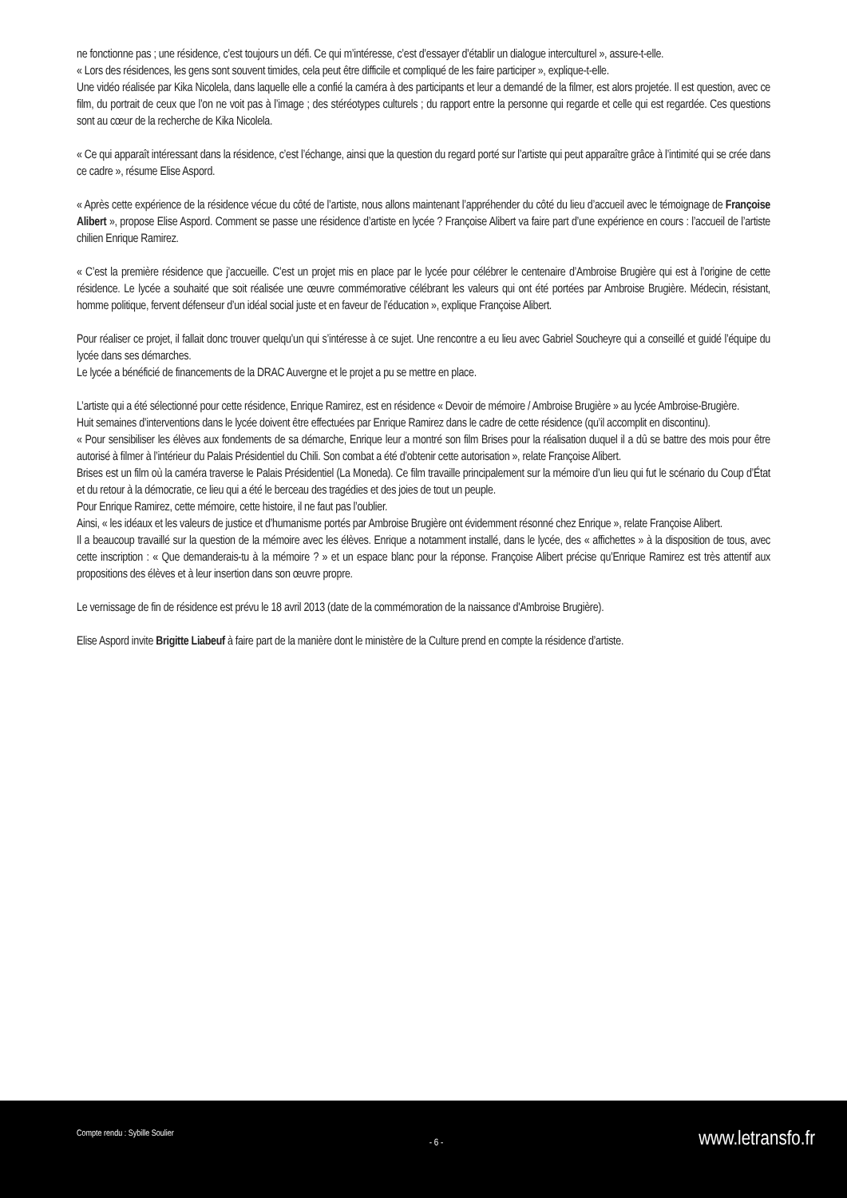ne fonctionne pas ; une résidence, c’est toujours un défi. Ce qui m’intéresse, c’est d’essayer d’établir un dialogue interculturel », assure-t-elle.
« Lors des résidences, les gens sont souvent timides, cela peut être difficile et compliqué de les faire participer », explique-t-elle.
Une vidéo réalisée par Kika Nicolela, dans laquelle elle a confié la caméra à des participants et leur a demandé de la filmer, est alors projetée. Il est question, avec ce film, du portrait de ceux que l’on ne voit pas à l’image ; des stéréotypes culturels ; du rapport entre la personne qui regarde et celle qui est regardée. Ces questions sont au cœur de la recherche de Kika Nicolela.
« Ce qui apparaît intéressant dans la résidence, c’est l’échange, ainsi que la question du regard porté sur l’artiste qui peut apparaître grâce à l’intimité qui se crée dans ce cadre », résume Elise Aspord.
« Après cette expérience de la résidence vécue du côté de l’artiste, nous allons maintenant l’appréhender du côté du lieu d’accueil avec le témoignage de Françoise Alibert », propose Elise Aspord. Comment se passe une résidence d’artiste en lycée ? Françoise Alibert va faire part d’une expérience en cours : l’accueil de l’artiste chilien Enrique Ramirez.
« C’est la première résidence que j’accueille. C’est un projet mis en place par le lycée pour célébrer le centenaire d’Ambroise Brugière qui est à l’origine de cette résidence. Le lycée a souhaité que soit réalisée une œuvre commémorative célébrant les valeurs qui ont été portées par Ambroise Brugière. Médecin, résistant, homme politique, fervent défenseur d’un idéal social juste et en faveur de l’éducation », explique Françoise Alibert.
Pour réaliser ce projet, il fallait donc trouver quelqu’un qui s’intéresse à ce sujet. Une rencontre a eu lieu avec Gabriel Soucheyre qui a conseillé et guidé l’équipe du lycée dans ses démarches.
Le lycée a bénéficié de financements de la DRAC Auvergne et le projet a pu se mettre en place.
L’artiste qui a été sélectionné pour cette résidence, Enrique Ramirez, est en résidence « Devoir de mémoire / Ambroise Brugière » au lycée Ambroise-Brugière.
Huit semaines d’interventions dans le lycée doivent être effectuées par Enrique Ramirez dans le cadre de cette résidence (qu’il accomplit en discontinu).
« Pour sensibiliser les élèves aux fondements de sa démarche, Enrique leur a montré son film Brises pour la réalisation duquel il a dû se battre des mois pour être autorisé à filmer à l’intérieur du Palais Présidentiel du Chili. Son combat a été d’obtenir cette autorisation », relate Françoise Alibert.
Brises est un film où la caméra traverse le Palais Présidentiel (La Moneda). Ce film travaille principalement sur la mémoire d’un lieu qui fut le scénario du Coup d’État et du retour à la démocratie, ce lieu qui a été le berceau des tragédies et des joies de tout un peuple.
Pour Enrique Ramirez, cette mémoire, cette histoire, il ne faut pas l’oublier.
Ainsi, « les idéaux et les valeurs de justice et d’humanisme portés par Ambroise Brugière ont évidemment résonné chez Enrique », relate Françoise Alibert.
Il a beaucoup travaillé sur la question de la mémoire avec les élèves. Enrique a notamment installé, dans le lycée, des « affichettes » à la disposition de tous, avec cette inscription : « Que demanderais-tu à la mémoire ? » et un espace blanc pour la réponse. Françoise Alibert précise qu’Enrique Ramirez est très attentif aux propositions des élèves et à leur insertion dans son œuvre propre.
Le vernissage de fin de résidence est prévu le 18 avril 2013 (date de la commémoration de la naissance d'Ambroise Brugière).
Elise Aspord invite Brigitte Liabeuf à faire part de la manière dont le ministère de la Culture prend en compte la résidence d’artiste.
Compte rendu : Sybille Soulier
- 6 -
www.letransfo.fr